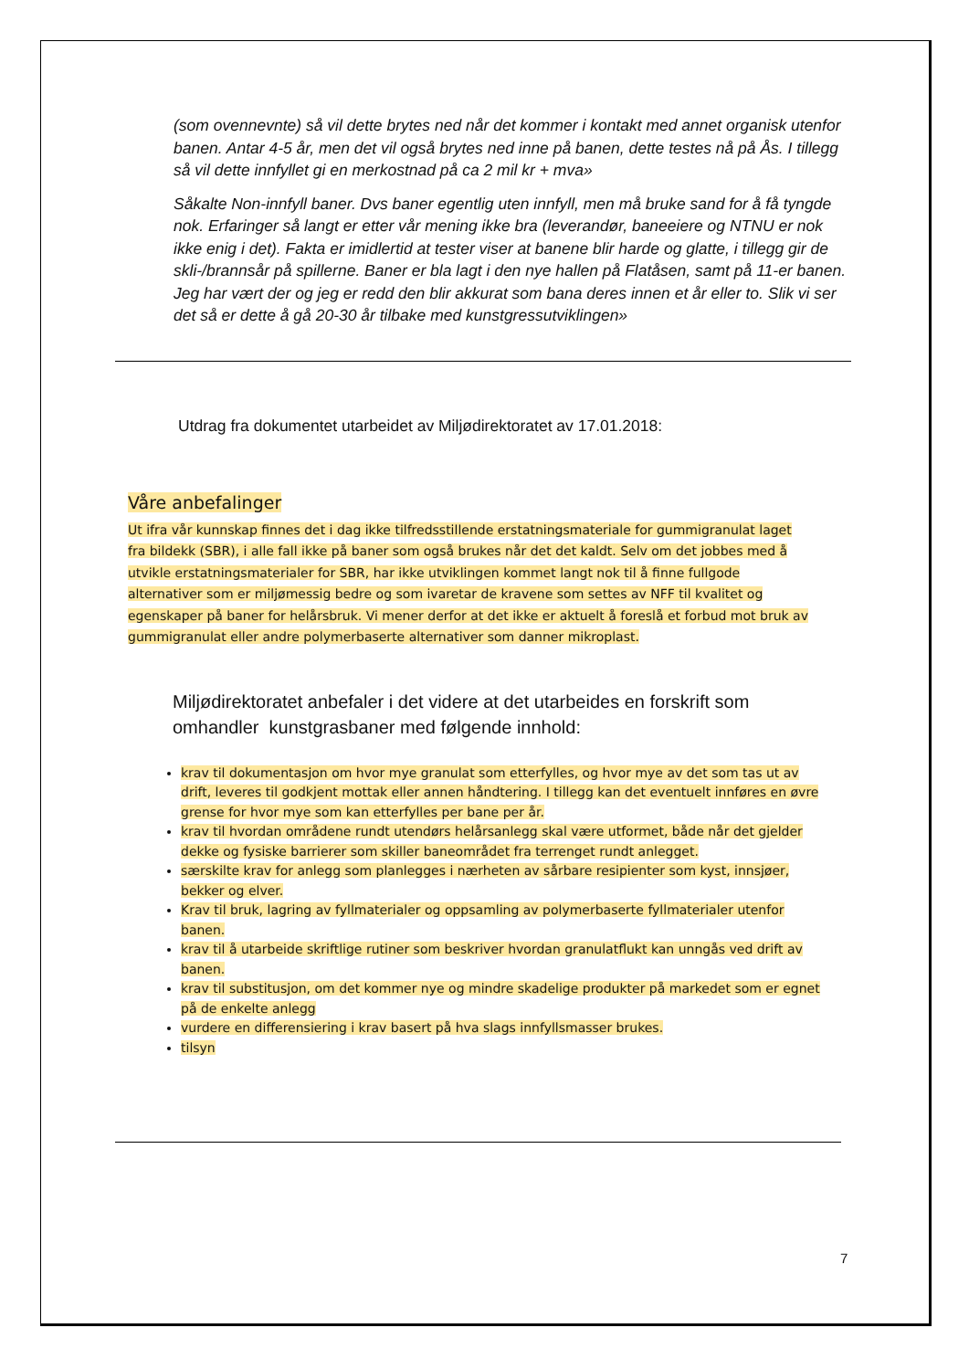(som ovennevnte) så vil dette brytes ned når det kommer i kontakt med annet organisk utenfor banen. Antar 4-5 år, men det vil også brytes ned inne på banen, dette testes nå på Ås. I tillegg så vil dette innfyllet gi en merkostnad på ca 2 mil kr + mva»
Såkalte Non-innfyll baner. Dvs baner egentlig uten innfyll, men må bruke sand for å få tyngde nok. Erfaringer så langt er etter vår mening ikke bra (leverandør, baneeiere og NTNU er nok ikke enig i det). Fakta er imidlertid at tester viser at banene blir harde og glatte, i tillegg gir de skli-/brannsår på spillerne. Baner er bla lagt i den nye hallen på Flatåsen, samt på 11-er banen. Jeg har vært der og jeg er redd den blir akkurat som bana deres innen et år eller to. Slik vi ser det så er dette å gå 20-30 år tilbake med kunstgressutviklingen»
Utdrag fra dokumentet utarbeidet av Miljødirektoratet av 17.01.2018:
Våre anbefalinger
Ut ifra vår kunnskap finnes det i dag ikke tilfredsstillende erstatningsmateriale for gummigranulat laget fra bildekk (SBR), i alle fall ikke på baner som også brukes når det det kaldt. Selv om det jobbes med å utvikle erstatningsmaterialer for SBR, har ikke utviklingen kommet langt nok til å finne fullgode alternativer som er miljømessig bedre og som ivaretar de kravene som settes av NFF til kvalitet og egenskaper på baner for helårsbruk. Vi mener derfor at det ikke er aktuelt å foreslå et forbud mot bruk av gummigranulat eller andre polymerbaserte alternativer som danner mikroplast.
Miljødirektoratet anbefaler i det videre at det utarbeides en forskrift som omhandler kunstgrasbaner med følgende innhold:
krav til dokumentasjon om hvor mye granulat som etterfylles, og hvor mye av det som tas ut av drift, leveres til godkjent mottak eller annen håndtering. I tillegg kan det eventuelt innføres en øvre grense for hvor mye som kan etterfylles per bane per år.
krav til hvordan områdene rundt utendørs helårsanlegg skal være utformet, både når det gjelder dekke og fysiske barrierer som skiller baneområdet fra terrenget rundt anlegget.
særskilte krav for anlegg som planlegges i nærheten av sårbare resipienter som kyst, innsjøer, bekker og elver.
Krav til bruk, lagring av fyllmaterialer og oppsamling av polymerbaserte fyllmaterialer utenfor banen.
krav til å utarbeide skriftlige rutiner som beskriver hvordan granulatflukt kan unngås ved drift av banen.
krav til substitusjon, om det kommer nye og mindre skadelige produkter på markedet som er egnet på de enkelte anlegg
vurdere en differensiering i krav basert på hva slags innfyllsmasser brukes.
tilsyn
7